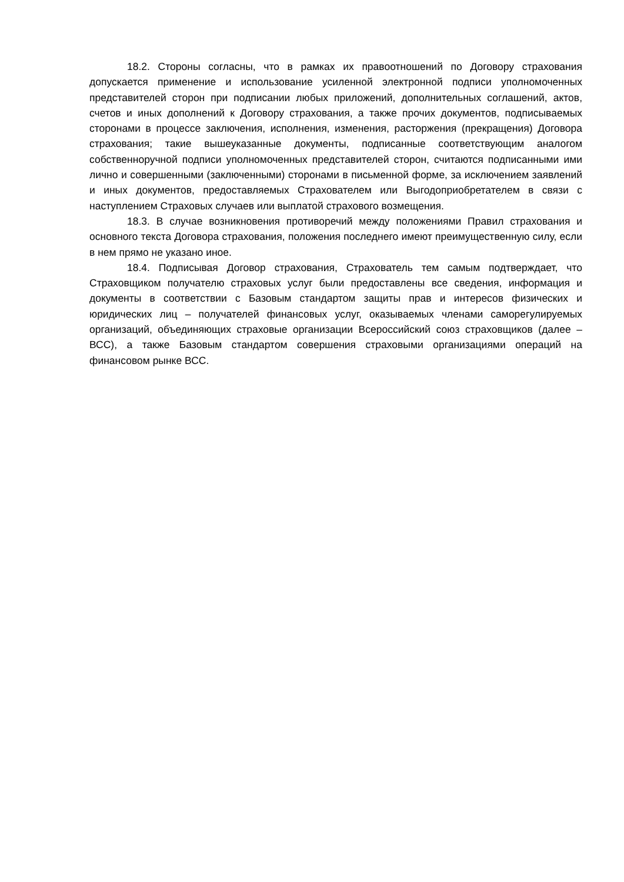18.2. Стороны согласны, что в рамках их правоотношений по Договору страхования допускается применение и использование усиленной электронной подписи уполномоченных представителей сторон при подписании любых приложений, дополнительных соглашений, актов, счетов и иных дополнений к Договору страхования, а также прочих документов, подписываемых сторонами в процессе заключения, исполнения, изменения, расторжения (прекращения) Договора страхования; такие вышеуказанные документы, подписанные соответствующим аналогом собственноручной подписи уполномоченных представителей сторон, считаются подписанными ими лично и совершенными (заключенными) сторонами в письменной форме, за исключением заявлений и иных документов, предоставляемых Страхователем или Выгодоприобретателем в связи с наступлением Страховых случаев или выплатой страхового возмещения.
18.3. В случае возникновения противоречий между положениями Правил страхования и основного текста Договора страхования, положения последнего имеют преимущественную силу, если в нем прямо не указано иное.
18.4. Подписывая Договор страхования, Страхователь тем самым подтверждает, что Страховщиком получателю страховых услуг были предоставлены все сведения, информация и документы в соответствии с Базовым стандартом защиты прав и интересов физических и юридических лиц – получателей финансовых услуг, оказываемых членами саморегулируемых организаций, объединяющих страховые организации Всероссийский союз страховщиков (далее – ВСС), а также Базовым стандартом совершения страховыми организациями операций на финансовом рынке ВСС.